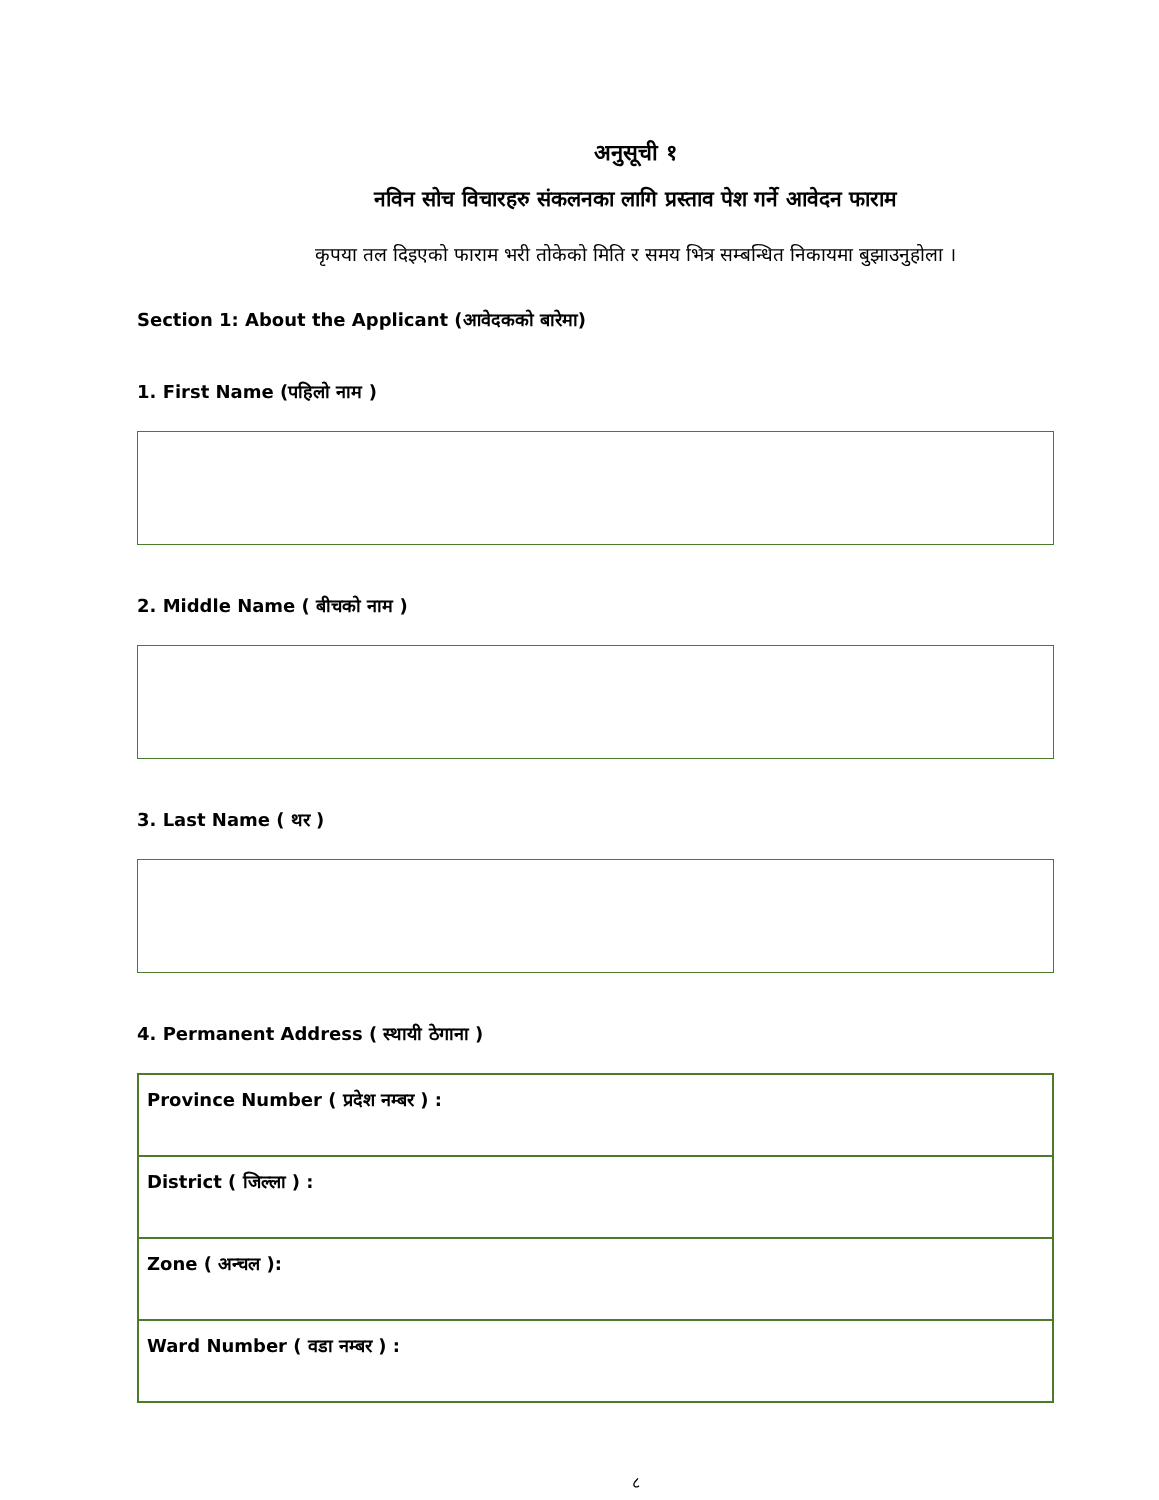अनुसूची १
नविन सोच विचारहरु संकलनका लागि प्रस्ताव पेश गर्ने आवेदन फाराम
कृपया तल दिइएको फाराम भरी तोकेको मिति र समय भित्र सम्बन्धित निकायमा बुझाउनुहोला ।
Section 1: About the Applicant (आवेदकको बारेमा)
1. First Name (पहिलो नाम )
2. Middle Name ( बीचको नाम )
3. Last Name ( थर )
4. Permanent Address ( स्थायी ठेगाना )
| Province Number ( प्रदेश नम्बर ) : |
| District ( जिल्ला ) : |
| Zone ( अन्चल ): |
| Ward Number ( वडा नम्बर ) : |
८